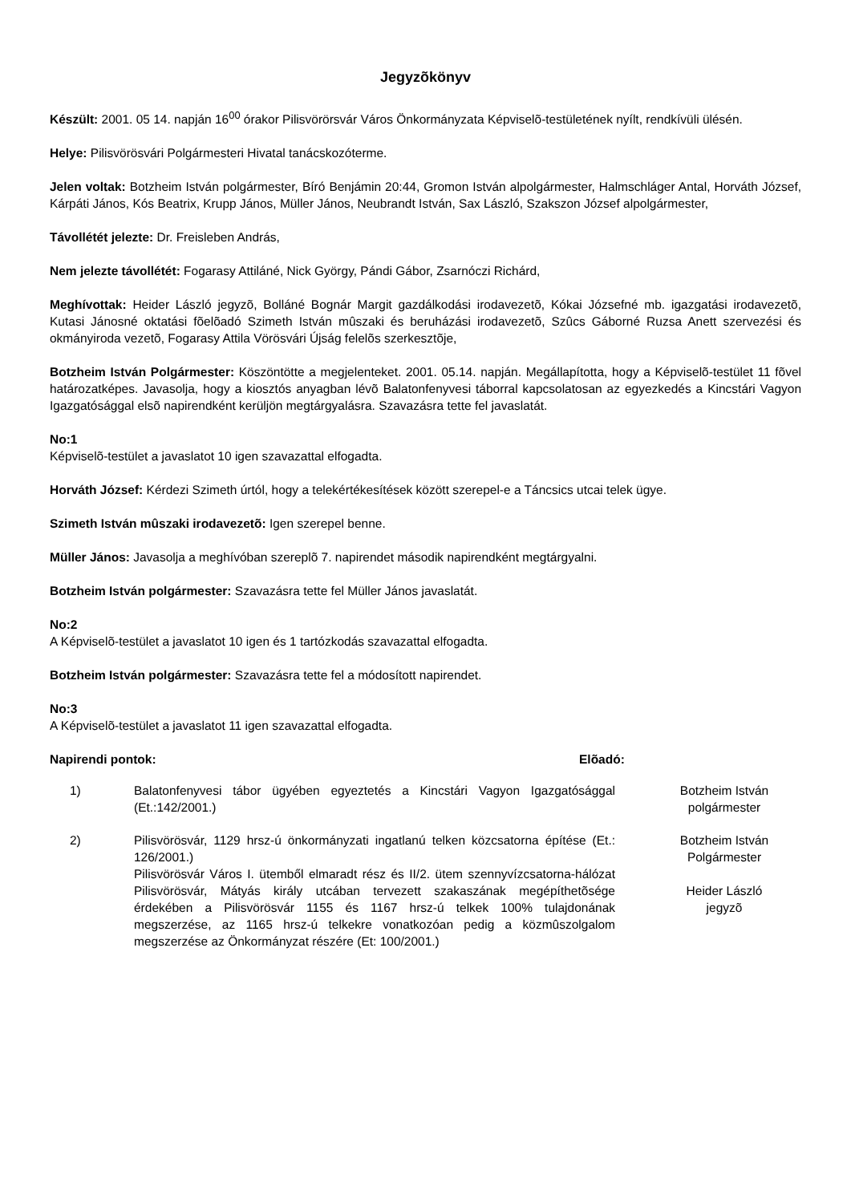Jegyzõkönyv
Készült: 2001. 05 14. napján 16<sup>00</sup> órakor Pilisvörörsvár Város Önkormányzata Képviselõ-testületének nyílt, rendkívüli ülésén.
Helye: Pilisvörösvári Polgármesteri Hivatal tanácskozóterme.
Jelen voltak: Botzheim István polgármester, Bíró Benjámin 20:44, Gromon István alpolgármester, Halmschláger Antal, Horváth József, Kárpáti János, Kós Beatrix, Krupp János, Müller János, Neubrandt István, Sax László, Szakszon József alpolgármester,
Távollétét jelezte: Dr. Freisleben András,
Nem jelezte távollétét: Fogarasy Attiláné, Nick György, Pándi Gábor, Zsarnóczi Richárd,
Meghívottak: Heider László jegyzõ, Bolláné Bognár Margit gazdálkodási irodavezetõ, Kókai Józsefné mb. igazgatási irodavezetõ, Kutasi Jánosné oktatási fõelõadó Szimeth István mûszaki és beruházási irodavezetõ, Szûcs Gáborné Ruzsa Anett szervezési és okmányiroda vezetõ, Fogarasy Attila Vörösvári Újság felelõs szerkesztõje,
Botzheim István Polgármester: Köszöntötte a megjelenteket. 2001. 05.14. napján. Megállapította, hogy a Képviselõ-testület 11 fõvel határozatképes. Javasolja, hogy a kiosztós anyagban lévõ Balatonfenyvesi táborral kapcsolatosan az egyezkedés a Kincstári Vagyon Igazgatósággal elsõ napirendként kerüljön megtárgyalásra. Szavazásra tette fel javaslatát.
No:1
Képviselõ-testület a javaslatot 10 igen szavazattal elfogadta.
Horváth József: Kérdezi Szimeth úrtól, hogy a telekértékesítések között szerepel-e a Táncsics utcai telek ügye.
Szimeth István mûszaki irodavezetõ: Igen szerepel benne.
Müller János: Javasolja a meghívóban szereplõ 7. napirendet második napirendként megtárgyalni.
Botzheim István polgármester: Szavazásra tette fel Müller János javaslatát.
No:2
A Képviselõ-testület a javaslatot 10 igen és 1 tartózkodás szavazattal elfogadta.
Botzheim István polgármester: Szavazásra tette fel a módosított napirendet.
No:3
A Képviselõ-testület a javaslatot 11 igen szavazattal elfogadta.
Napirendi pontok: Elõadó:
1) Balatonfenyvesi tábor ügyében egyeztetés a Kincstári Vagyon Igazgatósággal (Et.:142/2001.)
Botzheim István
polgármester
2) Pilisvörösvár, 1129 hrsz-ú önkormányzati ingatlanú telken közcsatorna építése (Et.: 126/2001.)
Pilisvörösvár Város I. ütemből elmaradt rész és II/2. ütem szennyvízcsatorna-hálózat Pilisvörösvár, Mátyás király utcában tervezett szakaszának megépíthetõsége érdekében a Pilisvörösvár 1155 és 1167 hrsz-ú telkek 100% tulajdonának megszerzése, az 1165 hrsz-ú telkekre vonatkozóan pedig a közmûszolgalom megszerzése az Önkormányzat részére (Et: 100/2001.)
Botzheim István
Polgármester
Heider László
jegyzõ